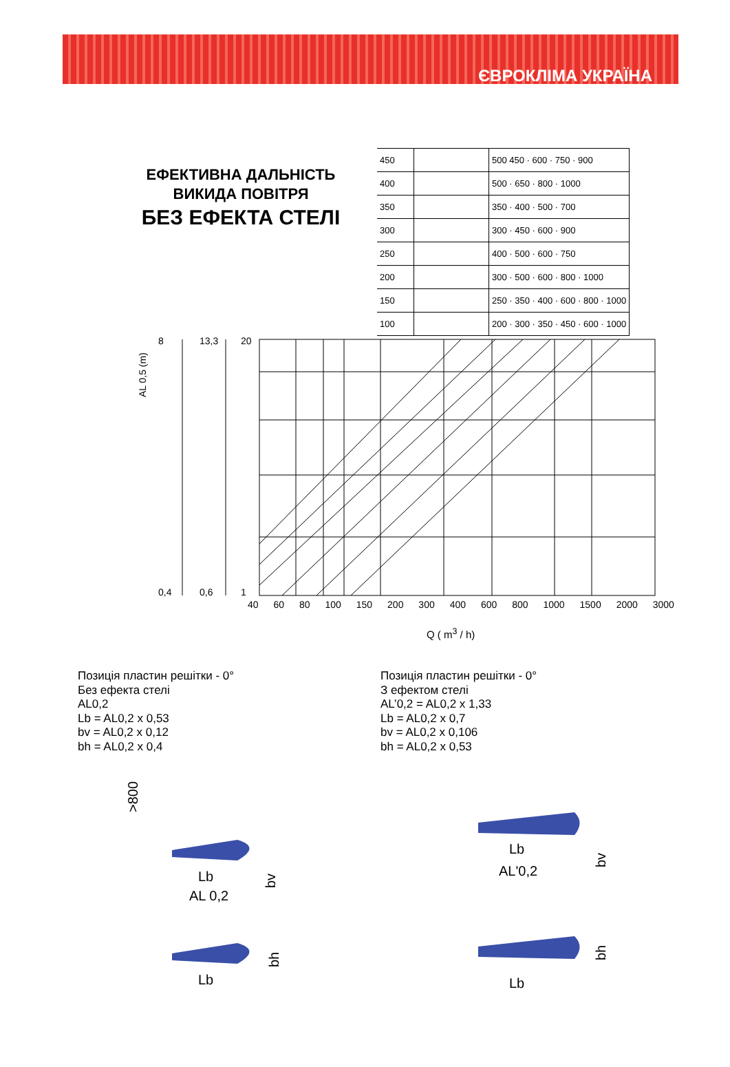ЄВРОКЛІМА УКРАЇНА
ЕФЕКТИВНА ДАЛЬНІСТЬ
ВИКИДА ПОВІТРЯ
БЕЗ ЕФЕКТА СТЕЛІ
| 450 | | 500 450 · 600 · 750 · 900 |
| 400 | | 500 · 650 · 800 · 1000 |
| 350 | | 350 · 400 · 500 · 700 |
| 300 | | 300 · 450 · 600 · 900 |
| 250 | | 400 · 500 · 600 · 750 |
| 200 | | 300 · 500 · 600 · 800 · 1000 |
| 150 | | 250 · 350 · 400 · 600 · 800 · 1000 |
| 100 | | 200 · 300 · 350 · 450 · 600 · 1000 |
8
0,4
13,3
0,6
20
1
AL 0,5 (m)
40 60 80 100 150 200 300 400 600 800 1000 1500 2000 3000
Q ( m<sup>3</sup> / h)
Позиція пластин решітки - 0°
Без ефекта стелі
AL0,2
Lb = AL0,2 x 0,53
bv = AL0,2 x 0,12
bh = AL0,2 x 0,4
Позиція пластин решітки - 0°
З ефектом стелі
AL’0,2 = AL0,2 x 1,33
Lb = AL0,2 x 0,7
bv = AL0,2 x 0,106
bh = AL0,2 x 0,53
>800
Lb
AL 0,2
bv
Lb
bh
Lb
AL'0,2
bv
Lb
bh